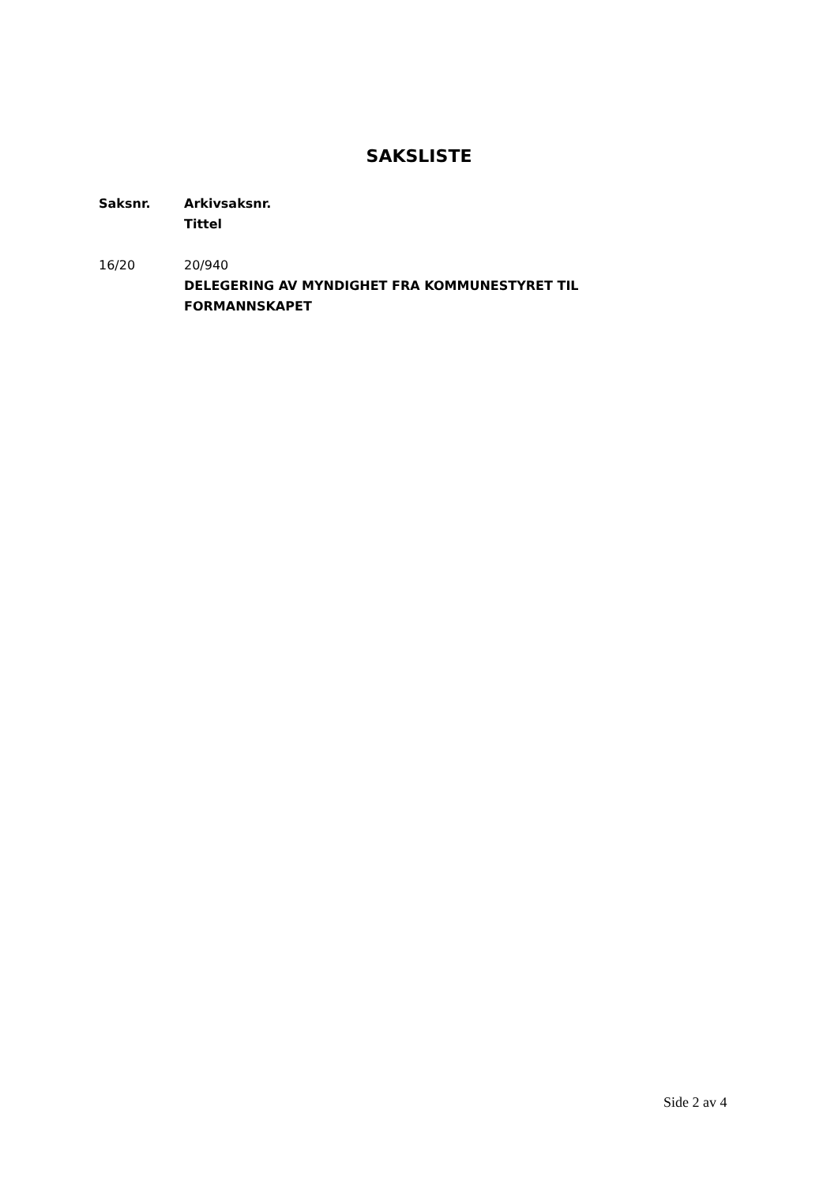SAKSLISTE
| Saksnr. | Arkivsaksnr. Tittel |
| --- | --- |
| 16/20 | 20/940 DELEGERING AV MYNDIGHET FRA KOMMUNESTYRET TIL FORMANNSKAPET |
Side 2 av 4